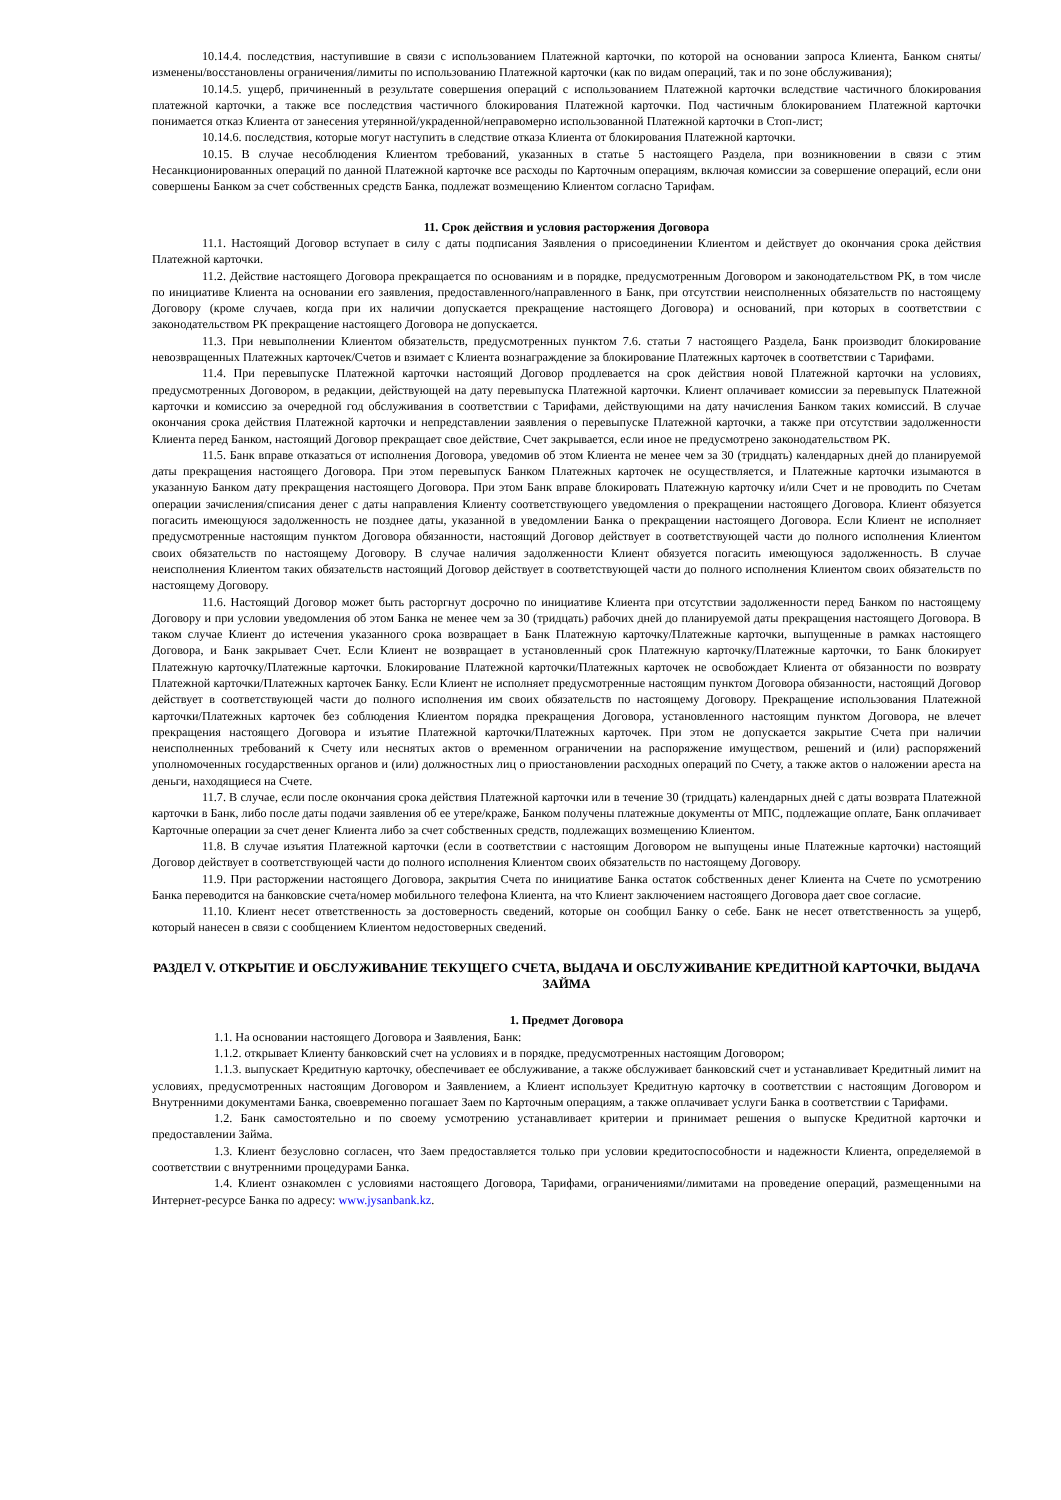10.14.4. последствия, наступившие в связи с использованием Платежной карточки, по которой на основании запроса Клиента, Банком сняты/изменены/восстановлены ограничения/лимиты по использованию Платежной карточки (как по видам операций, так и по зоне обслуживания);
10.14.5. ущерб, причиненный в результате совершения операций с использованием Платежной карточки вследствие частичного блокирования платежной карточки, а также все последствия частичного блокирования Платежной карточки. Под частичным блокированием Платежной карточки понимается отказ Клиента от занесения утерянной/украденной/неправомерно использованной Платежной карточки в Стоп-лист;
10.14.6. последствия, которые могут наступить в следствие отказа Клиента от блокирования Платежной карточки.
10.15. В случае несоблюдения Клиентом требований, указанных в статье 5 настоящего Раздела, при возникновении в связи с этим Несанкционированных операций по данной Платежной карточке все расходы по Карточным операциям, включая комиссии за совершение операций, если они совершены Банком за счет собственных средств Банка, подлежат возмещению Клиентом согласно Тарифам.
11. Срок действия и условия расторжения Договора
11.1. Настоящий Договор вступает в силу с даты подписания Заявления о присоединении Клиентом и действует до окончания срока действия Платежной карточки.
11.2. Действие настоящего Договора прекращается по основаниям и в порядке, предусмотренным Договором и законодательством РК, в том числе по инициативе Клиента на основании его заявления, предоставленного/направленного в Банк, при отсутствии неисполненных обязательств по настоящему Договору (кроме случаев, когда при их наличии допускается прекращение настоящего Договора) и оснований, при которых в соответствии с законодательством РК прекращение настоящего Договора не допускается.
11.3. При невыполнении Клиентом обязательств, предусмотренных пунктом 7.6. статьи 7 настоящего Раздела, Банк производит блокирование невозвращенных Платежных карточек/Счетов и взимает с Клиента вознаграждение за блокирование Платежных карточек в соответствии с Тарифами.
11.4. При перевыпуске Платежной карточки настоящий Договор продлевается на срок действия новой Платежной карточки на условиях, предусмотренных Договором, в редакции, действующей на дату перевыпуска Платежной карточки. Клиент оплачивает комиссии за перевыпуск Платежной карточки и комиссию за очередной год обслуживания в соответствии с Тарифами, действующими на дату начисления Банком таких комиссий. В случае окончания срока действия Платежной карточки и непредставлении заявления о перевыпуске Платежной карточки, а также при отсутствии задолженности Клиента перед Банком, настоящий Договор прекращает свое действие, Счет закрывается, если иное не предусмотрено законодательством РК.
11.5. Банк вправе отказаться от исполнения Договора, уведомив об этом Клиента не менее чем за 30 (тридцать) календарных дней до планируемой даты прекращения настоящего Договора. При этом перевыпуск Банком Платежных карточек не осуществляется, и Платежные карточки изымаются в указанную Банком дату прекращения настоящего Договора. При этом Банк вправе блокировать Платежную карточку и/или Счет и не проводить по Счетам операции зачисления/списания денег с даты направления Клиенту соответствующего уведомления о прекращении настоящего Договора. Клиент обязуется погасить имеющуюся задолженность не позднее даты, указанной в уведомлении Банка о прекращении настоящего Договора. Если Клиент не исполняет предусмотренные настоящим пунктом Договора обязанности, настоящий Договор действует в соответствующей части до полного исполнения Клиентом своих обязательств по настоящему Договору. В случае наличия задолженности Клиент обязуется погасить имеющуюся задолженность. В случае неисполнения Клиентом таких обязательств настоящий Договор действует в соответствующей части до полного исполнения Клиентом своих обязательств по настоящему Договору.
11.6. Настоящий Договор может быть расторгнут досрочно по инициативе Клиента при отсутствии задолженности перед Банком по настоящему Договору и при условии уведомления об этом Банка не менее чем за 30 (тридцать) рабочих дней до планируемой даты прекращения настоящего Договора. В таком случае Клиент до истечения указанного срока возвращает в Банк Платежную карточку/Платежные карточки, выпущенные в рамках настоящего Договора, и Банк закрывает Счет. Если Клиент не возвращает в установленный срок Платежную карточку/Платежные карточки, то Банк блокирует Платежную карточку/Платежные карточки. Блокирование Платежной карточки/Платежных карточек не освобождает Клиента от обязанности по возврату Платежной карточки/Платежных карточек Банку. Если Клиент не исполняет предусмотренные настоящим пунктом Договора обязанности, настоящий Договор действует в соответствующей части до полного исполнения им своих обязательств по настоящему Договору. Прекращение использования Платежной карточки/Платежных карточек без соблюдения Клиентом порядка прекращения Договора, установленного настоящим пунктом Договора, не влечет прекращения настоящего Договора и изъятие Платежной карточки/Платежных карточек. При этом не допускается закрытие Счета при наличии неисполненных требований к Счету или неснятых актов о временном ограничении на распоряжение имуществом, решений и (или) распоряжений уполномоченных государственных органов и (или) должностных лиц о приостановлении расходных операций по Счету, а также актов о наложении ареста на деньги, находящиеся на Счете.
11.7. В случае, если после окончания срока действия Платежной карточки или в течение 30 (тридцать) календарных дней с даты возврата Платежной карточки в Банк, либо после даты подачи заявления об ее утере/краже, Банком получены платежные документы от МПС, подлежащие оплате, Банк оплачивает Карточные операции за счет денег Клиента либо за счет собственных средств, подлежащих возмещению Клиентом.
11.8. В случае изъятия Платежной карточки (если в соответствии с настоящим Договором не выпущены иные Платежные карточки) настоящий Договор действует в соответствующей части до полного исполнения Клиентом своих обязательств по настоящему Договору.
11.9. При расторжении настоящего Договора, закрытия Счета по инициативе Банка остаток собственных денег Клиента на Счете по усмотрению Банка переводится на банковские счета/номер мобильного телефона Клиента, на что Клиент заключением настоящего Договора дает свое согласие.
11.10. Клиент несет ответственность за достоверность сведений, которые он сообщил Банку о себе. Банк не несет ответственность за ущерб, который нанесен в связи с сообщением Клиентом недостоверных сведений.
РАЗДЕЛ V. ОТКРЫТИЕ И ОБСЛУЖИВАНИЕ ТЕКУЩЕГО СЧЕТА, ВЫДАЧА И ОБСЛУЖИВАНИЕ КРЕДИТНОЙ КАРТОЧКИ, ВЫДАЧА ЗАЙМА
1. Предмет Договора
1.1. На основании настоящего Договора и Заявления, Банк:
1.1.2. открывает Клиенту банковский счет на условиях и в порядке, предусмотренных настоящим Договором;
1.1.3. выпускает Кредитную карточку, обеспечивает ее обслуживание, а также обслуживает банковский счет и устанавливает Кредитный лимит на условиях, предусмотренных настоящим Договором и Заявлением, а Клиент использует Кредитную карточку в соответствии с настоящим Договором и Внутренними документами Банка, своевременно погашает Заем по Карточным операциям, а также оплачивает услуги Банка в соответствии с Тарифами.
1.2. Банк самостоятельно и по своему усмотрению устанавливает критерии и принимает решения о выпуске Кредитной карточки и предоставлении Займа.
1.3. Клиент безусловно согласен, что Заем предоставляется только при условии кредитоспособности и надежности Клиента, определяемой в соответствии с внутренними процедурами Банка.
1.4. Клиент ознакомлен с условиями настоящего Договора, Тарифами, ограничениями/лимитами на проведение операций, размещенными на Интернет-ресурсе Банка по адресу: www.jysanbank.kz.